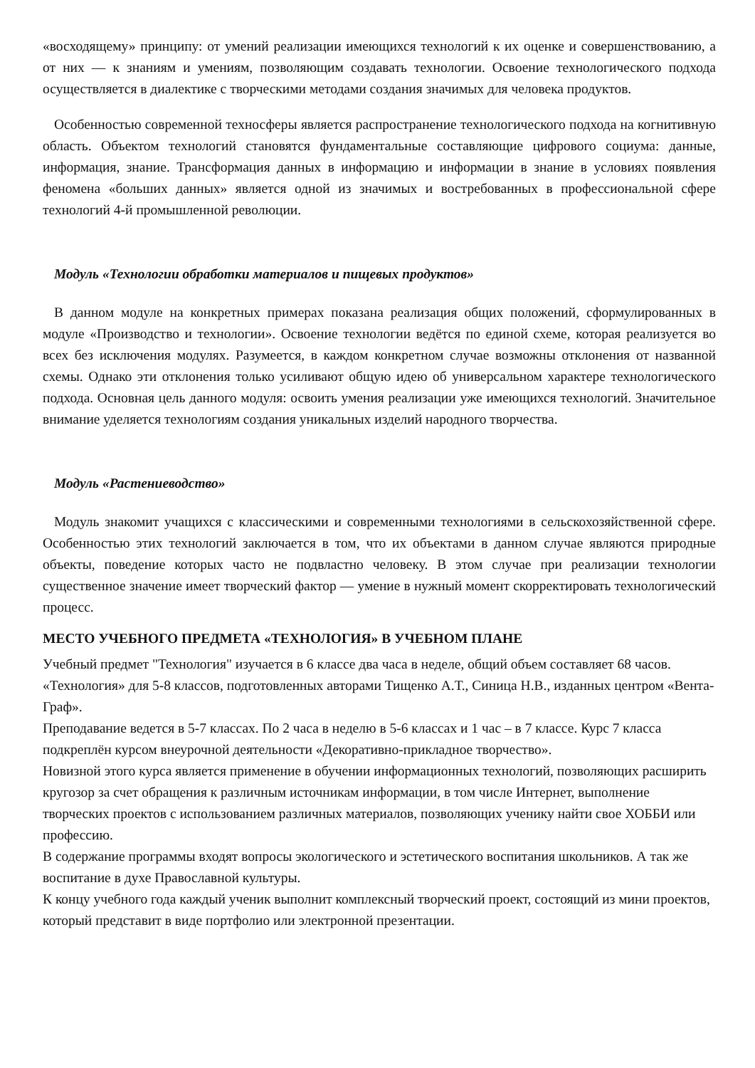«восходящему» принципу: от умений реализации имеющихся технологий к их оценке и совершенствованию, а от них — к знаниям и умениям, позволяющим создавать технологии. Освоение технологического подхода осуществляется в диалектике с творческими методами создания значимых для человека продуктов.
Особенностью современной техносферы является распространение технологического подхода на когнитивную область. Объектом технологий становятся фундаментальные составляющие цифрового социума: данные, информация, знание. Трансформация данных в информацию и информации в знание в условиях появления феномена «больших данных» является одной из значимых и востребованных в профессиональной сфере технологий 4-й промышленной революции.
Модуль «Технологии обработки материалов и пищевых продуктов»
В данном модуле на конкретных примерах показана реализация общих положений, сформулированных в модуле «Производство и технологии». Освоение технологии ведётся по единой схеме, которая реализуется во всех без исключения модулях. Разумеется, в каждом конкретном случае возможны отклонения от названной схемы. Однако эти отклонения только усиливают общую идею об универсальном характере технологического подхода. Основная цель данного модуля: освоить умения реализации уже имеющихся технологий. Значительное внимание уделяется технологиям создания уникальных изделий народного творчества.
Модуль «Растениеводство»
Модуль знакомит учащихся с классическими и современными технологиями в сельскохозяйственной сфере. Особенностью этих технологий заключается в том, что их объектами в данном случае являются природные объекты, поведение которых часто не подвластно человеку. В этом случае при реализации технологии существенное значение имеет творческий фактор — умение в нужный момент скорректировать технологический процесс.
МЕСТО УЧЕБНОГО ПРЕДМЕТА «ТЕХНОЛОГИЯ» В УЧЕБНОМ ПЛАНЕ
Учебный предмет "Технология" изучается в 6 классе два часа в неделе, общий объем составляет 68 часов.
«Технология» для 5-8 классов, подготовленных авторами Тищенко А.Т., Синица Н.В., изданных центром «Вента-Граф».
Преподавание ведется в 5-7 классах. По 2 часа в неделю в 5-6 классах и 1 час – в 7 классе. Курс 7 класса подкреплён курсом внеурочной деятельности «Декоративно-прикладное творчество».
Новизной этого курса является применение в обучении информационных технологий, позволяющих расширить кругозор за счет обращения к различным источникам информации, в том числе Интернет, выполнение творческих проектов с использованием различных материалов, позволяющих ученику найти свое ХОББИ или профессию.
В содержание программы входят вопросы экологического и эстетического воспитания школьников. А так же воспитание в духе Православной культуры.
К концу учебного года каждый ученик выполнит комплексный творческий проект, состоящий из мини проектов, который представит в виде портфолио или электронной презентации.